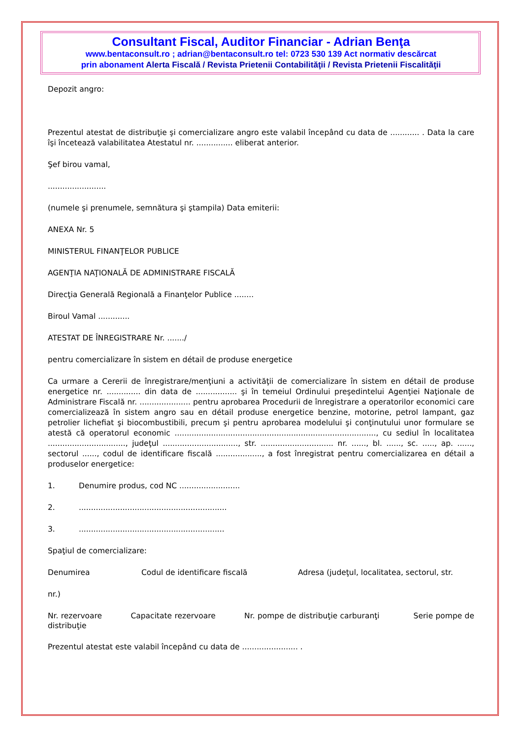Consultant Fiscal, Auditor Financiar - Adrian Benţa
www.bentaconsult.ro ; adrian@bentaconsult.ro tel: 0723 530 139 Act normativ descărcat
prin abonament Alerta Fiscală / Revista Prietenii Contabilităţii / Revista Prietenii Fiscalităţii
Depozit angro:
Prezentul atestat de distribuţie şi comercializare angro este valabil începând cu data de ............ . Data la care îşi încetează valabilitatea Atestatul nr. ............... eliberat anterior.
Şef birou vamal,
........................
(numele şi prenumele, semnătura şi ştampila) Data emiterii:
ANEXA Nr. 5
MINISTERUL FINANŢELOR PUBLICE
AGENŢIA NAŢIONALĂ DE ADMINISTRARE FISCALĂ
Direcţia Generală Regională a Finanţelor Publice ........
Biroul Vamal .............
ATESTAT DE ÎNREGISTRARE Nr. ......./
pentru comercializare în sistem en détail de produse energetice
Ca urmare a Cererii de înregistrare/menţiuni a activităţii de comercializare în sistem en détail de produse energetice nr. .............. din data de ................. şi în temeiul Ordinului preşedintelui Agenţiei Naţionale de Administrare Fiscală nr. ..................... pentru aprobarea Procedurii de înregistrare a operatorilor economici care comercializează în sistem angro sau en détail produse energetice benzine, motorine, petrol lampant, gaz petrolier lichefiat şi biocombustibili, precum şi pentru aprobarea modelului şi conţinutului unor formulare se atestă că operatorul economic ..................................................................................., cu sediul în localitatea ................................, judeţul ..............................., str. .............................. nr. ......, bl. ......, sc. ....., ap. ......, sectorul ......, codul de identificare fiscală ..................., a fost înregistrat pentru comercializarea en détail a produselor energetice:
1. Denumire produs, cod NC .........................
2..............................................................
3.............................................................
Spaţiul de comercializare:
Denumirea Codul de identificare fiscală Adresa (judeţul, localitatea, sectorul, str.
nr.)
Nr. rezervoare Capacitate rezervoare Nr. pompe de distribuţie carburanţi Serie pompe de distribuţie
Prezentul atestat este valabil începând cu data de ....................... .